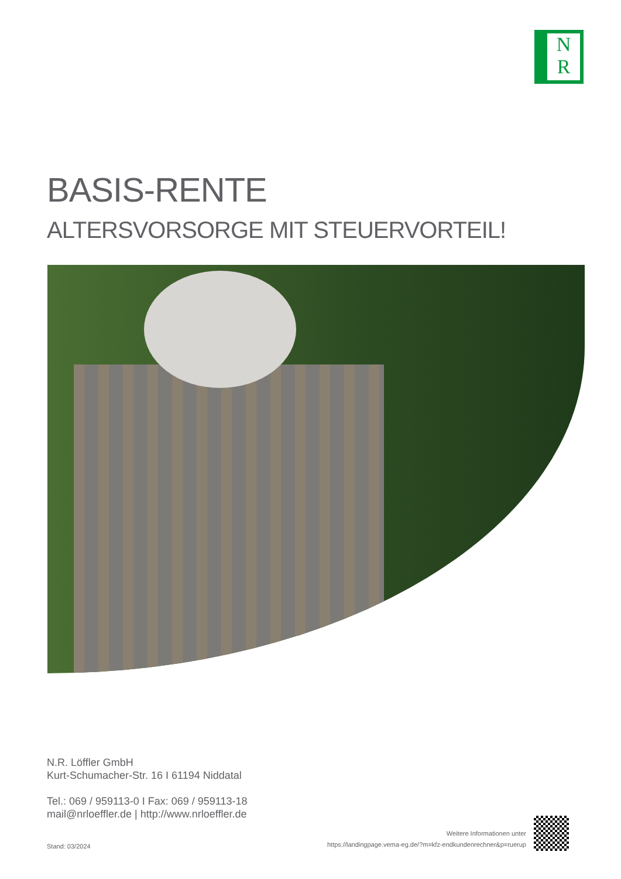N
R
BASIS-RENTE
ALTERSVORSORGE MIT STEUERVORTEIL!
N.R. Löffler GmbH
Kurt-Schumacher-Str. 16 I 61194 Niddatal
Tel.: 069 / 959113-0 I Fax: 069 / 959113-18
mail@nrloeffler.de | http://www.nrloeffler.de
Stand: 03/2024
Weitere Informationen unter
https://landingpage.vema-eg.de/?m=kfz-endkundenrechner&p=ruerup